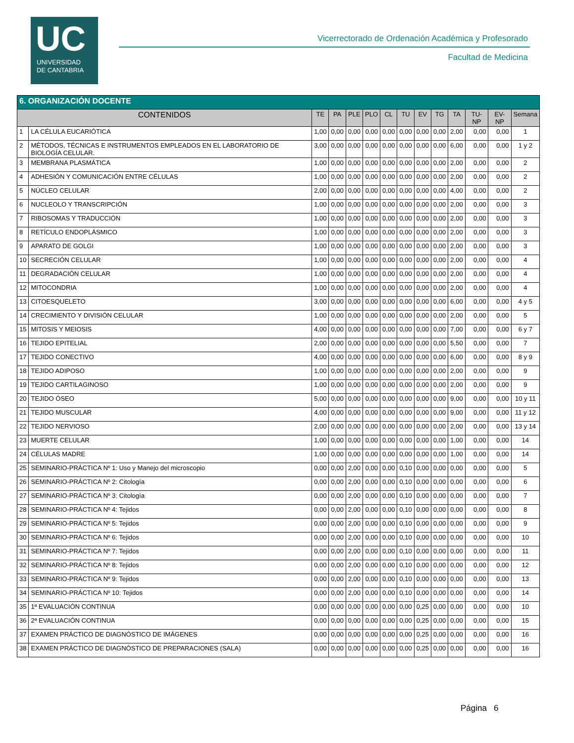UC
UNIVERSIDAD
DE CANTABRIA
Vicerrectorado de Ordenación Académica y Profesorado
Facultad de Medicina
| 6. ORGANIZACIÓN DOCENTE | | | | | | | | | | | | | |
| CONTENIDOS | | TE | PA | PLE | PLO | CL | TU | EV | TG | TA | TU-NP | EV-NP | Semana |
| 1 | LA CÉLULA EUCARIÓTICA | 1,00 | 0,00 | 0,00 | 0,00 | 0,00 | 0,00 | 0,00 | 0,00 | 2,00 | 0,00 | 0,00 | 1 |
| 2 | MÉTODOS, TÉCNICAS E INSTRUMENTOS EMPLEADOS EN EL LABORATORIO DE BIOLOGÍA CELULAR. | 3,00 | 0,00 | 0,00 | 0,00 | 0,00 | 0,00 | 0,00 | 0,00 | 6,00 | 0,00 | 0,00 | 1 y 2 |
| 3 | MEMBRANA PLASMÁTICA | 1,00 | 0,00 | 0,00 | 0,00 | 0,00 | 0,00 | 0,00 | 0,00 | 2,00 | 0,00 | 0,00 | 2 |
| 4 | ADHESIÓN Y COMUNICACIÓN ENTRE CÉLULAS | 1,00 | 0,00 | 0,00 | 0,00 | 0,00 | 0,00 | 0,00 | 0,00 | 2,00 | 0,00 | 0,00 | 2 |
| 5 | NÚCLEO CELULAR | 2,00 | 0,00 | 0,00 | 0,00 | 0,00 | 0,00 | 0,00 | 0,00 | 4,00 | 0,00 | 0,00 | 2 |
| 6 | NUCLEOLO Y TRANSCRIPCIÓN | 1,00 | 0,00 | 0,00 | 0,00 | 0,00 | 0,00 | 0,00 | 0,00 | 2,00 | 0,00 | 0,00 | 3 |
| 7 | RIBOSOMAS Y TRADUCCIÓN | 1,00 | 0,00 | 0,00 | 0,00 | 0,00 | 0,00 | 0,00 | 0,00 | 2,00 | 0,00 | 0,00 | 3 |
| 8 | RETÍCULO ENDOPLÁSMICO | 1,00 | 0,00 | 0,00 | 0,00 | 0,00 | 0,00 | 0,00 | 0,00 | 2,00 | 0,00 | 0,00 | 3 |
| 9 | APARATO DE GOLGI | 1,00 | 0,00 | 0,00 | 0,00 | 0,00 | 0,00 | 0,00 | 0,00 | 2,00 | 0,00 | 0,00 | 3 |
| 10 | SECRECIÓN CELULAR | 1,00 | 0,00 | 0,00 | 0,00 | 0,00 | 0,00 | 0,00 | 0,00 | 2,00 | 0,00 | 0,00 | 4 |
| 11 | DEGRADACIÓN CELULAR | 1,00 | 0,00 | 0,00 | 0,00 | 0,00 | 0,00 | 0,00 | 0,00 | 2,00 | 0,00 | 0,00 | 4 |
| 12 | MITOCONDRIA | 1,00 | 0,00 | 0,00 | 0,00 | 0,00 | 0,00 | 0,00 | 0,00 | 2,00 | 0,00 | 0,00 | 4 |
| 13 | CITOESQUELETO | 3,00 | 0,00 | 0,00 | 0,00 | 0,00 | 0,00 | 0,00 | 0,00 | 6,00 | 0,00 | 0,00 | 4 y 5 |
| 14 | CRECIMIENTO Y DIVISIÓN CELULAR | 1,00 | 0,00 | 0,00 | 0,00 | 0,00 | 0,00 | 0,00 | 0,00 | 2,00 | 0,00 | 0,00 | 5 |
| 15 | MITOSIS Y MEIOSIS | 4,00 | 0,00 | 0,00 | 0,00 | 0,00 | 0,00 | 0,00 | 0,00 | 7,00 | 0,00 | 0,00 | 6 y 7 |
| 16 | TEJIDO EPITELIAL | 2,00 | 0,00 | 0,00 | 0,00 | 0,00 | 0,00 | 0,00 | 0,00 | 5,50 | 0,00 | 0,00 | 7 |
| 17 | TEJIDO CONECTIVO | 4,00 | 0,00 | 0,00 | 0,00 | 0,00 | 0,00 | 0,00 | 0,00 | 6,00 | 0,00 | 0,00 | 8 y 9 |
| 18 | TEJIDO ADIPOSO | 1,00 | 0,00 | 0,00 | 0,00 | 0,00 | 0,00 | 0,00 | 0,00 | 2,00 | 0,00 | 0,00 | 9 |
| 19 | TEJIDO CARTILAGINOSO | 1,00 | 0,00 | 0,00 | 0,00 | 0,00 | 0,00 | 0,00 | 0,00 | 2,00 | 0,00 | 0,00 | 9 |
| 20 | TEJIDO ÓSEO | 5,00 | 0,00 | 0,00 | 0,00 | 0,00 | 0,00 | 0,00 | 0,00 | 9,00 | 0,00 | 0,00 | 10 y 11 |
| 21 | TEJIDO MUSCULAR | 4,00 | 0,00 | 0,00 | 0,00 | 0,00 | 0,00 | 0,00 | 0,00 | 9,00 | 0,00 | 0,00 | 11 y 12 |
| 22 | TEJIDO NERVIOSO | 2,00 | 0,00 | 0,00 | 0,00 | 0,00 | 0,00 | 0,00 | 0,00 | 2,00 | 0,00 | 0,00 | 13 y 14 |
| 23 | MUERTE CELULAR | 1,00 | 0,00 | 0,00 | 0,00 | 0,00 | 0,00 | 0,00 | 0,00 | 1,00 | 0,00 | 0,00 | 14 |
| 24 | CÉLULAS MADRE | 1,00 | 0,00 | 0,00 | 0,00 | 0,00 | 0,00 | 0,00 | 0,00 | 1,00 | 0,00 | 0,00 | 14 |
| 25 | SEMINARIO-PRÁCTICA Nº 1: Uso y Manejo del microscopio | 0,00 | 0,00 | 2,00 | 0,00 | 0,00 | 0,10 | 0,00 | 0,00 | 0,00 | 0,00 | 0,00 | 5 |
| 26 | SEMINARIO-PRÁCTICA Nº 2: Citología | 0,00 | 0,00 | 2,00 | 0,00 | 0,00 | 0,10 | 0,00 | 0,00 | 0,00 | 0,00 | 0,00 | 6 |
| 27 | SEMINARIO-PRÁCTICA Nº 3: Citología | 0,00 | 0,00 | 2,00 | 0,00 | 0,00 | 0,10 | 0,00 | 0,00 | 0,00 | 0,00 | 0,00 | 7 |
| 28 | SEMINARIO-PRÁCTICA Nº 4: Tejidos | 0,00 | 0,00 | 2,00 | 0,00 | 0,00 | 0,10 | 0,00 | 0,00 | 0,00 | 0,00 | 0,00 | 8 |
| 29 | SEMINARIO-PRÁCTICA Nº 5: Tejidos | 0,00 | 0,00 | 2,00 | 0,00 | 0,00 | 0,10 | 0,00 | 0,00 | 0,00 | 0,00 | 0,00 | 9 |
| 30 | SEMINARIO-PRÁCTICA Nº 6: Tejidos | 0,00 | 0,00 | 2,00 | 0,00 | 0,00 | 0,10 | 0,00 | 0,00 | 0,00 | 0,00 | 0,00 | 10 |
| 31 | SEMINARIO-PRÁCTICA Nº 7: Tejidos | 0,00 | 0,00 | 2,00 | 0,00 | 0,00 | 0,10 | 0,00 | 0,00 | 0,00 | 0,00 | 0,00 | 11 |
| 32 | SEMINARIO-PRÁCTICA Nº 8: Tejidos | 0,00 | 0,00 | 2,00 | 0,00 | 0,00 | 0,10 | 0,00 | 0,00 | 0,00 | 0,00 | 0,00 | 12 |
| 33 | SEMINARIO-PRÁCTICA Nº 9: Tejidos | 0,00 | 0,00 | 2,00 | 0,00 | 0,00 | 0,10 | 0,00 | 0,00 | 0,00 | 0,00 | 0,00 | 13 |
| 34 | SEMINARIO-PRÁCTICA Nº 10: Tejidos | 0,00 | 0,00 | 2,00 | 0,00 | 0,00 | 0,10 | 0,00 | 0,00 | 0,00 | 0,00 | 0,00 | 14 |
| 35 | 1ª EVALUACIÓN CONTINUA | 0,00 | 0,00 | 0,00 | 0,00 | 0,00 | 0,00 | 0,25 | 0,00 | 0,00 | 0,00 | 0,00 | 10 |
| 36 | 2ª EVALUACIÓN CONTINUA | 0,00 | 0,00 | 0,00 | 0,00 | 0,00 | 0,00 | 0,25 | 0,00 | 0,00 | 0,00 | 0,00 | 15 |
| 37 | EXAMEN PRÁCTICO DE DIAGNÓSTICO DE IMÁGENES | 0,00 | 0,00 | 0,00 | 0,00 | 0,00 | 0,00 | 0,25 | 0,00 | 0,00 | 0,00 | 0,00 | 16 |
| 38 | EXAMEN PRÁCTICO DE DIAGNÓSTICO DE PREPARACIONES (SALA) | 0,00 | 0,00 | 0,00 | 0,00 | 0,00 | 0,00 | 0,25 | 0,00 | 0,00 | 0,00 | 0,00 | 16 |
Página 6